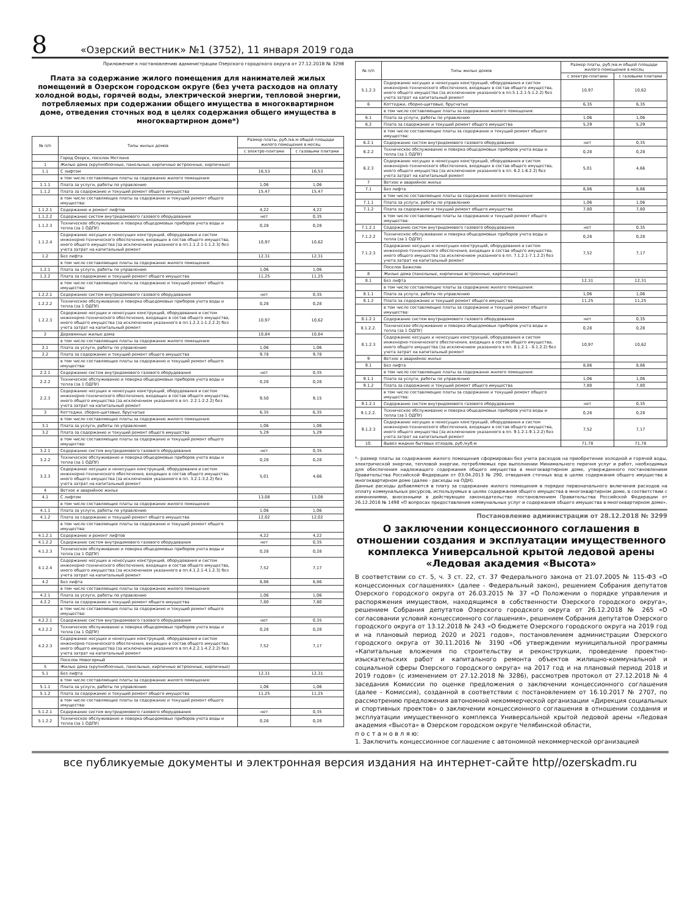8 «Озерский вестник» №1 (3752), 11 января 2019 года
Приложение к постановлению администрации Озерского городского округа от 27.12.2018 № 3298
Плата за содержание жилого помещения для нанимателей жилых помещений в Озерском городском округе (без учета расходов на оплату холодной воды, горячей воды, электрической энергии, тепловой энергии, потребляемых при содержании общего имущества в многоквартирном доме, отведения сточных вод в целях содержания общего имущества в многоквартирном доме*)
| № п/п | Типы жилых домов | Размер платы, руб./кв.м общей площади жилого помещения в месяц | |
| --- | --- | --- | --- |
| | | с электро-плитами | с газовыми плитами |
| | Город Озерск, поселок Метлино | | |
| 1 | Жилые дома (крупноблочные, панельные, кирпичные встроенные, кирпичные) | | |
| 1.1 | С лифтом | 16,53 | 16,53 |
| | в том числе составляющие платы за содержание жилого помещения: | | |
| 1.1.1 | Плата за услуги, работы по управлению | 1,06 | 1,06 |
| 1.1.2 | Плата за содержание и текущий ремонт общего имущества | 15,47 | 15,47 |
| | в том числе составляющие платы за содержание и текущий ремонт общего имущества: | | |
| 1.1.2.1 | Содержание и ремонт лифтов | 4,22 | 4,22 |
| 1.1.2.2 | Содержание систем внутридомового газового оборудования | нет | 0,35 |
| 1.1.2.3 | Техническое обслуживание и поверка общедомовых приборов учета воды и тепла (за 1 ОДПУ) | 0,28 | 0,28 |
| 1.1.2.4 | Содержание несущих и ненесущих конструкций, оборудования и систем инженерно-технического обеспечения, входящих в состав общего имущества, иного общего имущества (за исключением указанного в пп.1.1.2.1-1.1.2.3) без учета затрат на капитальный ремонт | 10,97 | 10,62 |
| 1.2 | Без лифта | 12,31 | 12,31 |
| | в том числе составляющие платы за содержание жилого помещения: | | |
| 1.2.1 | Плата за услуги, работы по управлению | 1,06 | 1,06 |
| 1.2.2 | Плата за содержание и текущий ремонт общего имущества | 11,25 | 11,25 |
| | в том числе составляющие платы за содержание и текущий ремонт общего имущества: | | |
| 1.2.2.1 | Содержание систем внутридомового газового оборудования | нет | 0,35 |
| 1.2.2.2 | Техническое обслуживание и поверка общедомовых приборов учета воды и тепла (за 1 ОДПУ) | 0,28 | 0,28 |
| 1.2.2.3 | Содержание несущих и ненесущих конструкций, оборудования и систем инженерно-технического обеспечения, входящих в состав общего имущества, иного общего имущества (за исключением указанного в пп.1.2.2.1-1.2.2.2) без учета затрат на капитальный ремонт | 10,97 | 10,62 |
| 2 | Деревянные жилые дома | 10,84 | 10,84 |
| | в том числе составляющие платы за содержание жилого помещения: | | |
| 2.1 | Плата за услуги, работы по управлению | 1,06 | 1,06 |
| 2.2 | Плата за содержание и текущий ремонт общего имущества | 9,78 | 9,78 |
| | в том числе составляющие платы за содержание и текущий ремонт общего имущества: | | |
| 2.2.1 | Содержание систем внутридомового газового оборудования | нет | 0,35 |
| 2.2.2 | Техническое обслуживание и поверка общедомовых приборов учета воды и тепла (за 1 ОДПУ) | 0,28 | 0,28 |
| 2.2.3 | Содержание несущих и ненесущих конструкций, оборудования и систем инженерно-технического обеспечения, входящих в состав общего имущества, иного общего имущества (за исключением указанного в пп. 2.2.1-2.2.2) без учета затрат на капитальный ремонт | 9,50 | 9,15 |
| 3 | Коттеджи, сборно-щитовые, брусчатые | 6,35 | 6,35 |
| | в том числе составляющие платы за содержание жилого помещения: | | |
| 3.1 | Плата за услуги, работы по управлению | 1,06 | 1,06 |
| 3.2 | Плата за содержание и текущий ремонт общего имущества | 5,29 | 5,29 |
| | в том числе составляющие платы за содержание и текущий ремонт общего имущества: | | |
| 3.2.1 | Содержание систем внутридомового газового оборудования | нет | 0,35 |
| 3.2.2 | Техническое обслуживание и поверка общедомовых приборов учета воды и тепла (за 1 ОДПУ) | 0,28 | 0,28 |
| 3.2.3 | Содержание несущих и ненесущих конструкций, оборудования и систем инженерно-технического обеспечения, входящих в состав общего имущества, иного общего имущества (за исключением указанного в пп. 3.2.1-3.2.2) без учета затрат на капитальный ремонт | 5,01 | 4,66 |
| 4 | Ветхое и аварийное жилье | | |
| 4.1 | С лифтом | 13,08 | 13,08 |
| | в том числе составляющие платы за содержание жилого помещения: | | |
| 4.1.1 | Плата за услуги, работы по управлению | 1,06 | 1,06 |
| 4.1.2 | Плата за содержание и текущий ремонт общего имущества | 12,02 | 12,02 |
| | в том числе составляющие платы за содержание и текущий ремонт общего имущества: | | |
| 4.1.2.1 | Содержание и ремонт лифтов | 4,22 | 4,22 |
| 4.1.2.2 | Содержание систем внутридомового газового оборудования | нет | 0,35 |
| 4.1.2.3 | Техническое обслуживание и поверка общедомовых приборов учета воды и тепла (за 1 ОДПУ) | 0,28 | 0,28 |
| 4.1.2.4 | Содержание несущих и ненесущих конструкций, оборудования и систем инженерно-технического обеспечения, входящих в состав общего имущества, иного общего имущества (за исключением указанного в пп.4.1.2.1-4.1.2.3) без учета затрат на капитальный ремонт | 7,52 | 7,17 |
| 4.2 | Без лифта | 8,86 | 8,86 |
| | в том числе составляющие платы за содержание жилого помещения: | | |
| 4.2.1 | Плата за услуги, работы по управлению | 1,06 | 1,06 |
| 4.2.2 | Плата за содержание и текущий ремонт общего имущества | 7,80 | 7,80 |
| | в том числе составляющие платы за содержание и текущий ремонт общего имущества: | | |
| 4.2.2.1 | Содержание систем внутридомового газового оборудования | нет | 0,35 |
| 4.2.2.2 | Техническое обслуживание и поверка общедомовых приборов учета воды и тепла (за 1 ОДПУ) | 0,28 | 0,28 |
| 4.2.2.3 | Содержание несущих и ненесущих конструкций, оборудования и систем инженерно-технического обеспечения, входящих в состав общего имущества, иного общего имущества (за исключением указанного в пп.4.2.2.1-4.2.2.2) без учета затрат на капитальный ремонт | 7,52 | 7,17 |
| | Поселок Новогорный | | |
| 5 | Жилые дома (крупноблочные, панельные, кирпичные встроенные, кирпичные) | | |
| 5.1 | Без лифта | 12,31 | 12,31 |
| | в том числе составляющие платы за содержание жилого помещения: | | |
| 5.1.1 | Плата за услуги, работы по управлению | 1,06 | 1,06 |
| 5.1.2 | Плата за содержание и текущий ремонт общего имущества | 11,25 | 11,25 |
| | в том числе составляющие платы за содержание и текущий ремонт общего имущества: | | |
| 5.1.2.1 | Содержание систем внутридомового газового оборудования | нет | 0,35 |
| 5.1.2.2 | Техническое обслуживание и поверка общедомовых приборов учета воды и тепла (за 1 ОДПУ) | 0,28 | 0,28 |
| № п/п | Типы жилых домов | Размер платы, руб./кв.м общей площади жилого помещения в месяц | |
| --- | --- | --- | --- |
| | | с электро-плитами | с газовыми плитами |
| 5.1.2.3 | Содержание несущих и ненесущих конструкций, оборудования и систем инженерно-технического обеспечения, входящих в состав общего имущества, иного общего имущества (за исключением указанного в пп.5.1.2.1-5.1.2.2) без учета затрат на капитальный ремонт | 10,97 | 10,62 |
| 6 | Коттеджи, сборно-щитовые, брусчатые | 6,35 | 6,35 |
| | в том числе составляющие платы за содержание жилого помещения: | | |
| 6.1 | Плата за услуги, работы по управлению | 1,06 | 1,06 |
| 6.2 | Плата за содержание и текущий ремонт общего имущества | 5,29 | 5,29 |
| | в том числе составляющие платы за содержание и текущий ремонт общего имущества: | | |
| 6.2.1 | Содержание систем внутридомового газового оборудования | нет | 0,35 |
| 6.2.2 | Техническое обслуживание и поверка общедомовых приборов учета воды и тепла (за 1 ОДПУ) | 0,28 | 0,28 |
| 6.2.3 | Содержание несущих и ненесущих конструкций, оборудования и систем инженерно-технического обеспечения, входящих в состав общего имущества, иного общего имущества (за исключением указанного в пп. 6.2.1-6.2.2) без учета затрат на капитальный ремонт | 5,01 | 4,66 |
| 7 | Ветхое и аварийное жилье | | |
| 7.1 | Без лифта | 8,86 | 8,86 |
| | в том числе составляющие платы за содержание жилого помещения: | | |
| 7.1.1 | Плата за услуги, работы по управлению | 1,06 | 1,06 |
| 7.1.2 | Плата за содержание и текущий ремонт общего имущества | 7,80 | 7,80 |
| | в том числе составляющие платы за содержание и текущий ремонт общего имущества: | | |
| 7.1.2.1 | Содержание систем внутридомового газового оборудования | нет | 0,35 |
| 7.1.2.2 | Техническое обслуживание и поверка общедомовых приборов учета воды и тепла (за 1 ОДПУ) | 0,28 | 0,28 |
| 7.1.2.3 | Содержание несущих и ненесущих конструкций, оборудования и систем инженерно-технического обеспечения, входящих в состав общего имущества, иного общего имущества (за исключением указанного в пп. 7.1.2.1-7.1.2.2) без учета затрат на капитальный ремонт | 7,52 | 7,17 |
| | Поселок Бижеляк | | |
| 8 | Жилые дома (панельные, кирпичные встроенные, кирпичные) | | |
| 8.1 | Без лифта | 12,31 | 12,31 |
| | в том числе составляющие платы за содержание жилого помещения: | | |
| 8.1.1 | Плата за услуги, работы по управлению | 1,06 | 1,06 |
| 8.1.2 | Плата за содержание и текущий ремонт общего имущества | 11,25 | 11,25 |
| | в том числе составляющие платы за содержание и текущий ремонт общего имущества: | | |
| 8.1.2.1 | Содержание систем внутридомового газового оборудования | нет | 0,35 |
| 8.1.2.2. | Техническое обслуживание и поверка общедомовых приборов учета воды и тепла (за 1 ОДПУ) | 0,28 | 0,28 |
| 8.1.2.3 | Содержание несущих и ненесущих конструкций, оборудования и систем инженерно-технического обеспечения, входящих в состав общего имущества, иного общего имущества (за исключением указанного в пп. 8.1.2.1 - 8.1.2.2) без учета затрат на капитальный ремонт | 10,97 | 10,62 |
| 9 | Ветхое и аварийное жилье | | |
| 9.1 | Без лифта | 8,86 | 8,86 |
| | в том числе составляющие платы за содержание жилого помещения: | | |
| 9.1.1 | Плата за услуги, работы по управлению | 1,06 | 1,06 |
| 9.1.2 | Плата за содержание и текущий ремонт общего имущества | 7,80 | 7,80 |
| | в том числе составляющие платы за содержание и текущий ремонт общего имущества: | | |
| 9.1.2.1 | Содержание систем внутридомового газового оборудования | нет | 0,35 |
| 9.1.2.2. | Техническое обслуживание и поверка общедомовых приборов учета воды и тепла (за 1 ОДПУ) | 0,28 | 0,28 |
| 9.1.2.3 | Содержание несущих и ненесущих конструкций, оборудования и систем инженерно-технического обеспечения, входящих в состав общего имущества, иного общего имущества (за исключением указанного в пп. 9.1.2.1-9.1.2.2) без учета затрат на капитальный ремонт | 7,52 | 7,17 |
| 10. | Вывоз жидких бытовых отходов, руб./куб.м | 71,78 | 71,78 |
*- размер платы за содержание жилого помещения сформирован без учета расходов на приобретение холодной и горячей воды, электрической энергии, тепловой энергии, потребляемых при выполнении Минимального перечня услуг и работ, необходимых для обеспечения надлежащего содержания общего имущества в многоквартирном доме, утвержденного постановлением Правительства Российской Федерации от 03.04.2013 № 290, отведения сточных вод в целях содержания общего имущества в многоквартирном доме (далее - расходы на ОДН).
Данные расходы добавляются в плату за содержание жилого помещения в порядке первоначального включения расходов на оплату коммунальных ресурсов, используемых в целях содержания общего имущества в многоквартирном доме, в соответствии с изменениями, внесенными в действующее законодательство постановлением Правительства Российской Федерации от 26.12.2016 № 1498 «О вопросах предоставления коммунальных услуг и содержания общего имущества в многоквартирном доме».
Постановление администрации от 28.12.2018 № 3299
О заключении концессионного соглашения в отношении создания и эксплуатации имущественного комплекса Универсальной крытой ледовой арены «Ледовая академия «Высота»
В соответствии со ст. 5, ч. 3 ст. 22, ст. 37 Федерального закона от 21.07.2005 № 115-ФЗ «О концессионных соглашениях» (далее - Федеральный закон), решением Собрания депутатов Озерского городского округа от 26.03.2015 № 37 «О Положении о порядке управления и распоряжения имуществом, находящимся в собственности Озерского городского округа», решением Собрания депутатов Озерского городского округа от 26.12.2018 № 265 «О согласовании условий концессионного соглашения», решением Собрания депутатов Озерского городского округа от 13.12.2018 № 243 «О бюджете Озерского городского округа на 2019 год и на плановый период 2020 и 2021 годов», постановлением администрации Озерского городского округа от 30.11.2016 № 3190 «Об утверждении муниципальной программы «Капитальные вложения по строительству и реконструкции, проведение проектно-изыскательских работ и капитального ремонта объектов жилищно-коммунальной и социальной сферы Озерского городского округа» на 2017 год и на плановый период 2018 и 2019 годов» (с изменением от 27.12.2018 № 3286), рассмотрев протокол от 27.12.2018 № 4 заседания Комиссии по оценке предложения о заключении концессионного соглашения (далее - Комиссия), созданной в соответствии с постановлением от 16.10.2017 № 2707, по рассмотрению предложения автономной некоммерческой организации «Дирекция социальных и спортивных проектов» о заключении концессионного соглашения в отношении создания и эксплуатации имущественного комплекса Универсальной крытой ледовой арены «Ледовая академия «Высота» в Озерском городском округе Челябинской области,
п о с т а н о в л я ю:
1. Заключить концессионное соглашение с автономной некоммерческой организацией
все публикуемые документы и электронная версия издания на интернет-сайте http//ozerskadm.ru